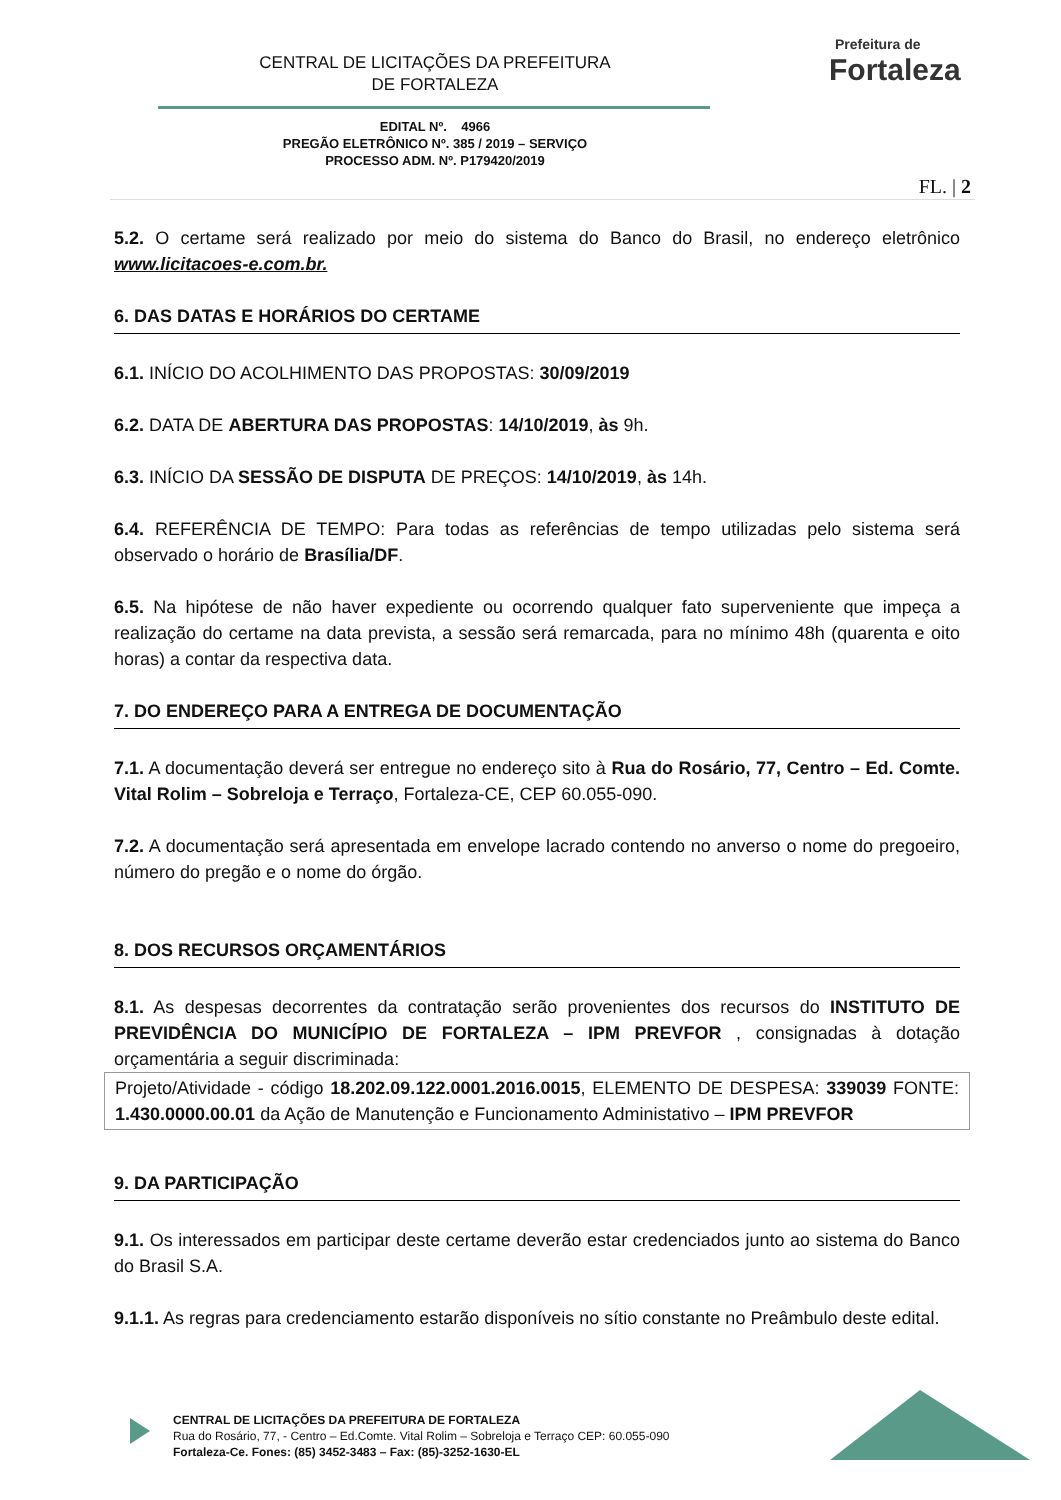CENTRAL DE LICITAÇÕES DA PREFEITURA
DE FORTALEZA
Prefeitura de
Fortaleza
EDITAL Nº. 4966
PREGÃO ELETRÔNICO Nº. 385 / 2019 – SERVIÇO
PROCESSO ADM. Nº. P179420/2019
FL. | 2
5.2. O certame será realizado por meio do sistema do Banco do Brasil, no endereço eletrônico www.licitacoes-e.com.br.
6. DAS DATAS E HORÁRIOS DO CERTAME
6.1. INÍCIO DO ACOLHIMENTO DAS PROPOSTAS: 30/09/2019
6.2. DATA DE ABERTURA DAS PROPOSTAS: 14/10/2019, às 9h.
6.3. INÍCIO DA SESSÃO DE DISPUTA DE PREÇOS: 14/10/2019, às 14h.
6.4. REFERÊNCIA DE TEMPO: Para todas as referências de tempo utilizadas pelo sistema será observado o horário de Brasília/DF.
6.5. Na hipótese de não haver expediente ou ocorrendo qualquer fato superveniente que impeça a realização do certame na data prevista, a sessão será remarcada, para no mínimo 48h (quarenta e oito horas) a contar da respectiva data.
7. DO ENDEREÇO PARA A ENTREGA DE DOCUMENTAÇÃO
7.1. A documentação deverá ser entregue no endereço sito à Rua do Rosário, 77, Centro – Ed. Comte. Vital Rolim – Sobreloja e Terraço, Fortaleza-CE, CEP 60.055-090.
7.2. A documentação será apresentada em envelope lacrado contendo no anverso o nome do pregoeiro, número do pregão e o nome do órgão.
8. DOS RECURSOS ORÇAMENTÁRIOS
8.1. As despesas decorrentes da contratação serão provenientes dos recursos do INSTITUTO DE PREVIDÊNCIA DO MUNICÍPIO DE FORTALEZA – IPM PREVFOR , consignadas à dotação orçamentária a seguir discriminada:
Projeto/Atividade - código 18.202.09.122.0001.2016.0015, ELEMENTO DE DESPESA: 339039 FONTE: 1.430.0000.00.01 da Ação de Manutenção e Funcionamento Administativo – IPM PREVFOR
9. DA PARTICIPAÇÃO
9.1. Os interessados em participar deste certame deverão estar credenciados junto ao sistema do Banco do Brasil S.A.
9.1.1. As regras para credenciamento estarão disponíveis no sítio constante no Preâmbulo deste edital.
CENTRAL DE LICITAÇÕES DA PREFEITURA DE FORTALEZA
Rua do Rosário, 77, - Centro – Ed.Comte. Vital Rolim – Sobreloja e Terraço CEP: 60.055-090
Fortaleza-Ce. Fones: (85) 3452-3483 – Fax: (85)-3252-1630-EL